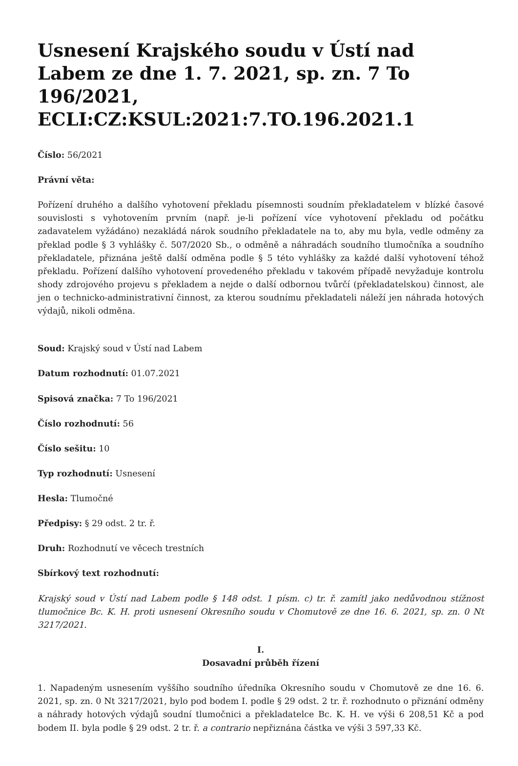Usnesení Krajského soudu v Ústí nad Labem ze dne 1. 7. 2021, sp. zn. 7 To 196/2021, ECLI:CZ:KSUL:2021:7.TO.196.2021.1
Číslo: 56/2021
Právní věta:
Pořízení druhého a dalšího vyhotovení překladu písemnosti soudním překladatelem v blízké časové souvislosti s vyhotovením prvním (např. je-li pořízení více vyhotovení překladu od počátku zadavatelem vyžádáno) nezakládá nárok soudního překladatele na to, aby mu byla, vedle odměny za překlad podle § 3 vyhlášky č. 507/2020 Sb., o odměně a náhradách soudního tlumočníka a soudního překladatele, přiznána ještě další odměna podle § 5 této vyhlášky za každé další vyhotovení téhož překladu. Pořízení dalšího vyhotovení provedeného překladu v takovém případě nevyžaduje kontrolu shody zdrojového projevu s překladem a nejde o další odbornou tvůrčí (překladatelskou) činnost, ale jen o technicko-administrativní činnost, za kterou soudnímu překladateli náleží jen náhrada hotových výdajů, nikoli odměna.
Soud: Krajský soud v Ústí nad Labem
Datum rozhodnutí: 01.07.2021
Spisová značka: 7 To 196/2021
Číslo rozhodnutí: 56
Číslo sešitu: 10
Typ rozhodnutí: Usnesení
Hesla: Tlumočné
Předpisy: § 29 odst. 2 tr. ř.
Druh: Rozhodnutí ve věcech trestních
Sbírkový text rozhodnutí:
Krajský soud v Ústí nad Labem podle § 148 odst. 1 písm. c) tr. ř. zamítl jako nedůvodnou stížnost tlumočnice Bc. K. H. proti usnesení Okresního soudu v Chomutově ze dne 16. 6. 2021, sp. zn. 0 Nt 3217/2021.
I.
Dosavadní průběh řízení
1. Napadeným usnesením vyššího soudního úředníka Okresního soudu v Chomutově ze dne 16. 6. 2021, sp. zn. 0 Nt 3217/2021, bylo pod bodem I. podle § 29 odst. 2 tr. ř. rozhodnuto o přiznání odměny a náhrady hotových výdajů soudní tlumočnici a překladatelce Bc. K. H. ve výši 6 208,51 Kč a pod bodem II. byla podle § 29 odst. 2 tr. ř. a contrario nepřiznána částka ve výši 3 597,33 Kč.